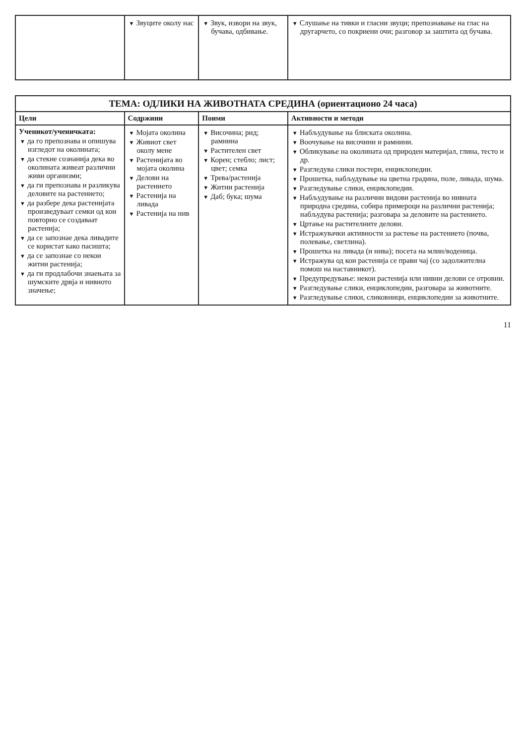| | ▼ Звуците околу нас | ▼ Звук, извори на звук, бучава, одбивање. | ▼ Слушање на тивки и гласни звуци; препознавање на глас на другарчето, со покриени очи; разговор за заштита од бучава. |
| ТЕМА: ОДЛИКИ НА ЖИВОТНАТА СРЕДИНА (ориентационо 24 часа) | | | |
| Цели | Содржини | Поими | Активности и методи |
| Ученикот/ученичката: ▼ да го препознава и опишува изгледот на околината; ▼ да стекне сознанија дека во околината живеат различни живи организми; ▼ да ги препознава и разликува деловите на растението; ▼ да разбере дека растенијата произведуваат семки од кои повторно се создаваат растенија; ▼ да се запознае дека ливадите се користат како пасишта; ▼ да се запознае со некои житни растенија; ▼ да ги продлабочи знаењата за шумските дрвја и нивното значење; | ▼ Мојата околина ▼ Живиот свет околу мене ▼ Растенијата во мојата околина ▼ Делови на растението ▼ Растенија на ливада ▼ Растенија на нив | ▼ Височина; рид; рамнина ▼ Растителен свет ▼ Корен; стебло; лист; цвет; семка ▼ Трева/растенија ▼ Житни растенија ▼ Даб; бука; шума | ▼ Набљудување на блиската околина. ▼ Воочување на височини и рамнини. ▼ Обликување на околината од природен материјал, глина, тесто и др. ▼ Разгледува слики постери, енциклопедии. ▼ Прошетка, набљудување на цветна градина, поле, ливада, шума. ▼ Разгледување слики, енциклопедии. ▼ Набљудување на различни видови растенија во нивната природна средина, собира примероци на различни растенија; набљудува растенија; разговара за деловите на растението. ▼ Цртање на растителните делови. ▼ Истражувачки активности за растење на растението (почва, полевање, светлина). ▼ Прошетка на ливада (и нива); посета на млин/воденица. ▼ Истражува од кои растенија се прави чај (со задолжителна помош на наставникот). ▼ Предупредување: некои растенија или нивни делови се отровни. ▼ Разгледување слики, енциклопедии, разговара за животните. ▼ Разгледување слики, сликовници, енциклопедии за животните. |
11